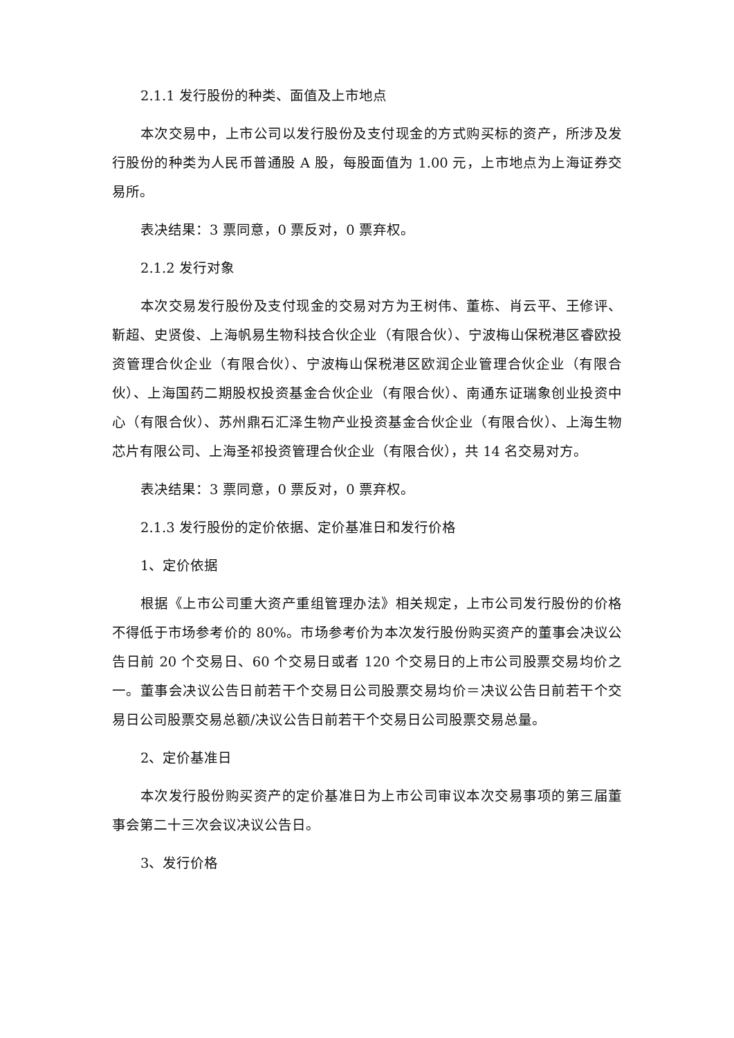2.1.1 发行股份的种类、面值及上市地点
本次交易中，上市公司以发行股份及支付现金的方式购买标的资产，所涉及发行股份的种类为人民币普通股 A 股，每股面值为 1.00 元，上市地点为上海证券交易所。
表决结果：3 票同意，0 票反对，0 票弃权。
2.1.2 发行对象
本次交易发行股份及支付现金的交易对方为王树伟、董栋、肖云平、王修评、靳超、史贤俊、上海帆易生物科技合伙企业（有限合伙）、宁波梅山保税港区睿欧投资管理合伙企业（有限合伙）、宁波梅山保税港区欧润企业管理合伙企业（有限合伙）、上海国药二期股权投资基金合伙企业（有限合伙）、南通东证瑞象创业投资中心（有限合伙）、苏州鼎石汇泽生物产业投资基金合伙企业（有限合伙）、上海生物芯片有限公司、上海圣祁投资管理合伙企业（有限合伙），共 14 名交易对方。
表决结果：3 票同意，0 票反对，0 票弃权。
2.1.3 发行股份的定价依据、定价基准日和发行价格
1、定价依据
根据《上市公司重大资产重组管理办法》相关规定，上市公司发行股份的价格不得低于市场参考价的 80%。市场参考价为本次发行股份购买资产的董事会决议公告日前 20 个交易日、60 个交易日或者 120 个交易日的上市公司股票交易均价之一。董事会决议公告日前若干个交易日公司股票交易均价＝决议公告日前若干个交易日公司股票交易总额/决议公告日前若干个交易日公司股票交易总量。
2、定价基准日
本次发行股份购买资产的定价基准日为上市公司审议本次交易事项的第三届董事会第二十三次会议决议公告日。
3、发行价格